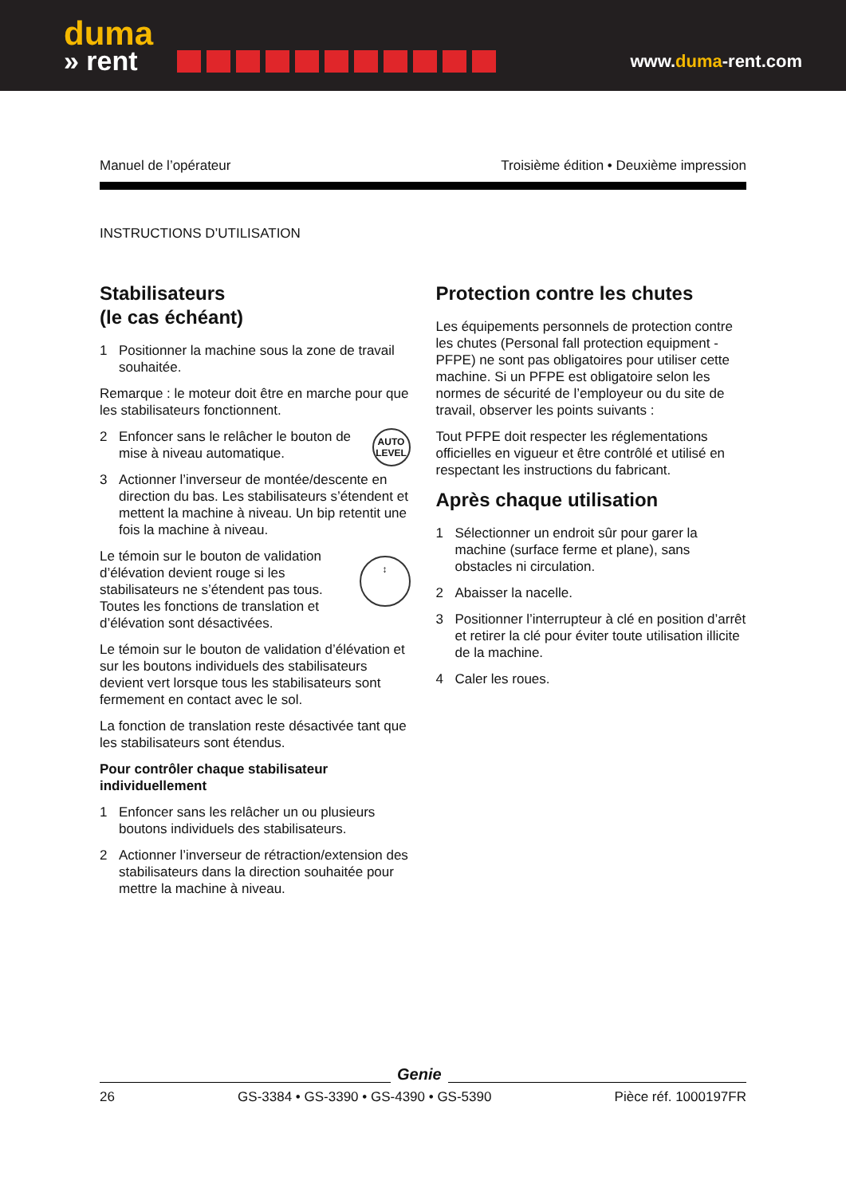duma
» rent
www.duma-rent.com
Manuel de l’opérateur Troisième édition • Deuxième impression
INSTRUCTIONS D’UTILISATION
Stabilisateurs
(le cas échéant)
1 Positionner la machine sous la zone de travail souhaitée.
Remarque : le moteur doit être en marche pour que les stabilisateurs fonctionnent.
AUTO LEVEL
2 Enfoncer sans le relâcher le bouton de mise à niveau automatique.
3 Actionner l’inverseur de montée/descente en direction du bas. Les stabilisateurs s’étendent et mettent la machine à niveau. Un bip retentit une fois la machine à niveau.
↕
Le témoin sur le bouton de validation d’élévation devient rouge si les stabilisateurs ne s’étendent pas tous. Toutes les fonctions de translation et d’élévation sont désactivées.
Le témoin sur le bouton de validation d’élévation et sur les boutons individuels des stabilisateurs devient vert lorsque tous les stabilisateurs sont fermement en contact avec le sol.
La fonction de translation reste désactivée tant que les stabilisateurs sont étendus.
Pour contrôler chaque stabilisateur individuellement
1 Enfoncer sans les relâcher un ou plusieurs boutons individuels des stabilisateurs.
2 Actionner l’inverseur de rétraction/extension des stabilisateurs dans la direction souhaitée pour mettre la machine à niveau.
Protection contre les chutes
Les équipements personnels de protection contre les chutes (Personal fall protection equipment - PFPE) ne sont pas obligatoires pour utiliser cette machine. Si un PFPE est obligatoire selon les normes de sécurité de l’employeur ou du site de travail, observer les points suivants :
Tout PFPE doit respecter les réglementations officielles en vigueur et être contrôlé et utilisé en respectant les instructions du fabricant.
Après chaque utilisation
1 Sélectionner un endroit sûr pour garer la machine (surface ferme et plane), sans obstacles ni circulation.
2 Abaisser la nacelle.
3 Positionner l’interrupteur à clé en position d’arrêt et retirer la clé pour éviter toute utilisation illicite de la machine.
4 Caler les roues.
Genie
26 GS-3384 • GS-3390 • GS-4390 • GS-5390 Pièce réf. 1000197FR